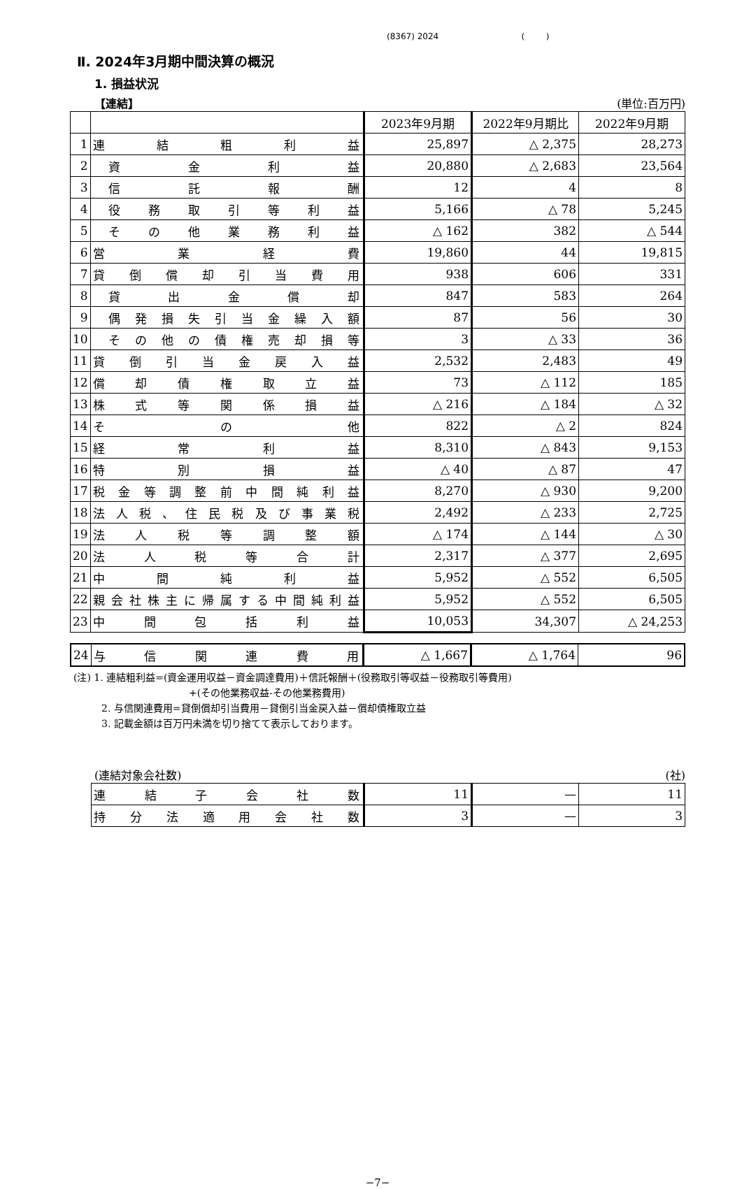(8367) 2024 ( )
Ⅱ. 2024年3月期中間決算の概況
1. 損益状況
【連結】 (単位:百万円)
| | | 2023年9月期 | 2022年9月期比 | 2022年9月期 |
| --- | --- | --- | --- | --- |
| 1 | 連結粗利益 | 25,897 | △ 2,375 | 28,273 |
| 2 | 資金利益 | 20,880 | △ 2,683 | 23,564 |
| 3 | 信託報酬 | 12 | 4 | 8 |
| 4 | 役務取引等利益 | 5,166 | △ 78 | 5,245 |
| 5 | その他業務利益 | △ 162 | 382 | △ 544 |
| 6 | 営業経費 | 19,860 | 44 | 19,815 |
| 7 | 貸倒償却引当費用 | 938 | 606 | 331 |
| 8 | 貸出金償却 | 847 | 583 | 264 |
| 9 | 偶発損失引当金繰入額 | 87 | 56 | 30 |
| 10 | その他の債権売却損等 | 3 | △ 33 | 36 |
| 11 | 貸倒引当金戻入益 | 2,532 | 2,483 | 49 |
| 12 | 償却債権取立益 | 73 | △ 112 | 185 |
| 13 | 株式等関係損益 | △ 216 | △ 184 | △ 32 |
| 14 | その他 | 822 | △ 2 | 824 |
| 15 | 経常利益 | 8,310 | △ 843 | 9,153 |
| 16 | 特別損益 | △ 40 | △ 87 | 47 |
| 17 | 税金等調整前中間純利益 | 8,270 | △ 930 | 9,200 |
| 18 | 法人税、住民税及び事業税 | 2,492 | △ 233 | 2,725 |
| 19 | 法人税等調整額 | △ 174 | △ 144 | △ 30 |
| 20 | 法人税等合計 | 2,317 | △ 377 | 2,695 |
| 21 | 中間純利益 | 5,952 | △ 552 | 6,505 |
| 22 | 親会社株主に帰属する中間純利益 | 5,952 | △ 552 | 6,505 |
| 23 | 中間包括利益 | 10,053 | 34,307 | △ 24,253 |
| 24 | 与信関連費用 | △ 1,667 | △ 1,764 | 96 |
(注) 1. 連結粗利益=(資金運用収益－資金調達費用)＋信託報酬＋(役務取引等収益－役務取引等費用)
+(その他業務収益-その他業務費用)
2. 与信関連費用=貸倒償却引当費用－貸倒引当金戻入益－償却債権取立益
3. 記載金額は百万円未満を切り捨てて表示しております。
(連結対象会社数) (社)
| 連結子会社数 | 11 | — | 11 |
| 持分法適用会社数 | 3 | — | 3 |
−7−